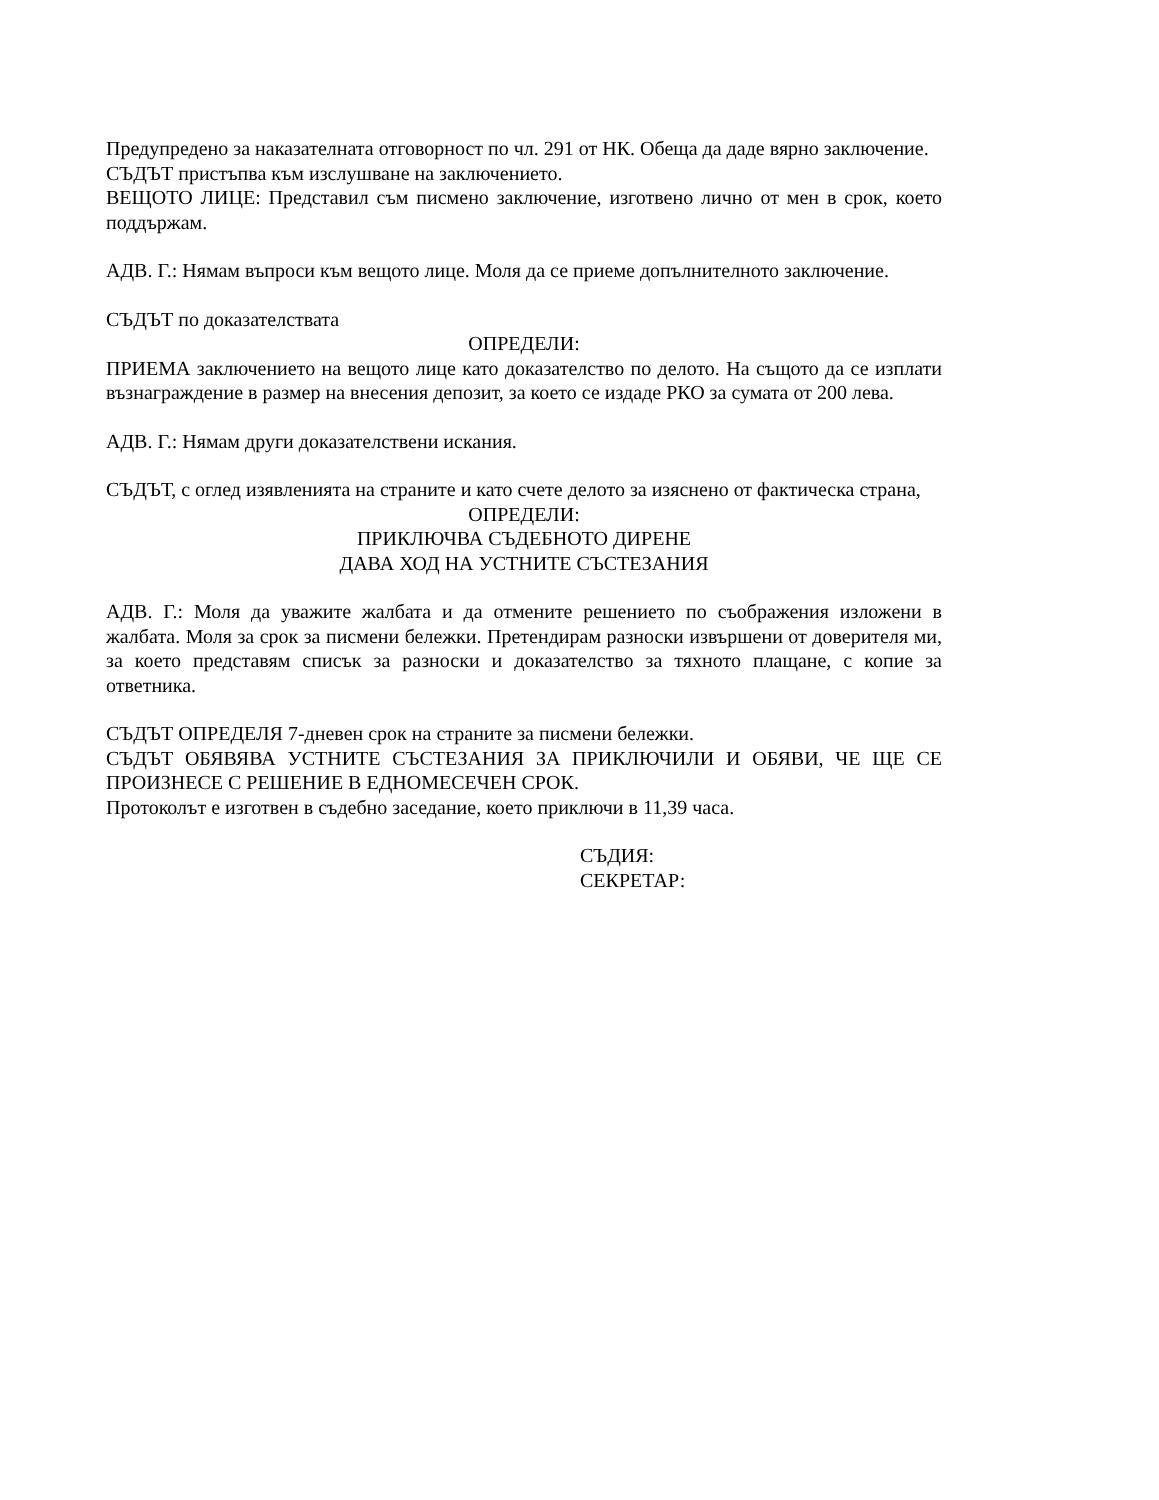Предупредено за наказателната отговорност по чл. 291 от НК. Обеща да даде вярно заключение.
СЪДЪТ пристъпва към изслушване на заключението.
ВЕЩОТО ЛИЦЕ: Представил съм писмено заключение, изготвено лично от мен в срок, което поддържам.
АДВ. Г.: Нямам въпроси към вещото лице. Моля да се приеме допълнителното заключение.
СЪДЪТ по доказателствата
ОПРЕДЕЛИ:
ПРИЕМА заключението на вещото лице като доказателство по делото. На същото да се изплати възнаграждение в размер на внесения депозит, за което се издаде РКО за сумата от 200 лева.
АДВ. Г.: Нямам други доказателствени искания.
СЪДЪТ, с оглед изявленията на страните и като счете делото за изяснено от фактическа страна,
ОПРЕДЕЛИ:
ПРИКЛЮЧВА СЪДЕБНОТО ДИРЕНЕ
ДАВА ХОД НА УСТНИТЕ СЪСТЕЗАНИЯ
АДВ. Г.: Моля да уважите жалбата и да отмените решението по съображения изложени в жалбата. Моля за срок за писмени бележки. Претендирам разноски извършени от доверителя ми, за което представям списък за разноски и доказателство за тяхното плащане, с копие за ответника.
СЪДЪТ ОПРЕДЕЛЯ 7-дневен срок на страните за писмени бележки.
СЪДЪТ ОБЯВЯВА УСТНИТЕ СЪСТЕЗАНИЯ ЗА ПРИКЛЮЧИЛИ И ОБЯВИ, ЧЕ ЩЕ СЕ ПРОИЗНЕСЕ С РЕШЕНИЕ В ЕДНОМЕСЕЧЕН СРОК.
Протоколът е изготвен в съдебно заседание, което приключи в 11,39 часа.
СЪДИЯ:
СЕКРЕТАР: